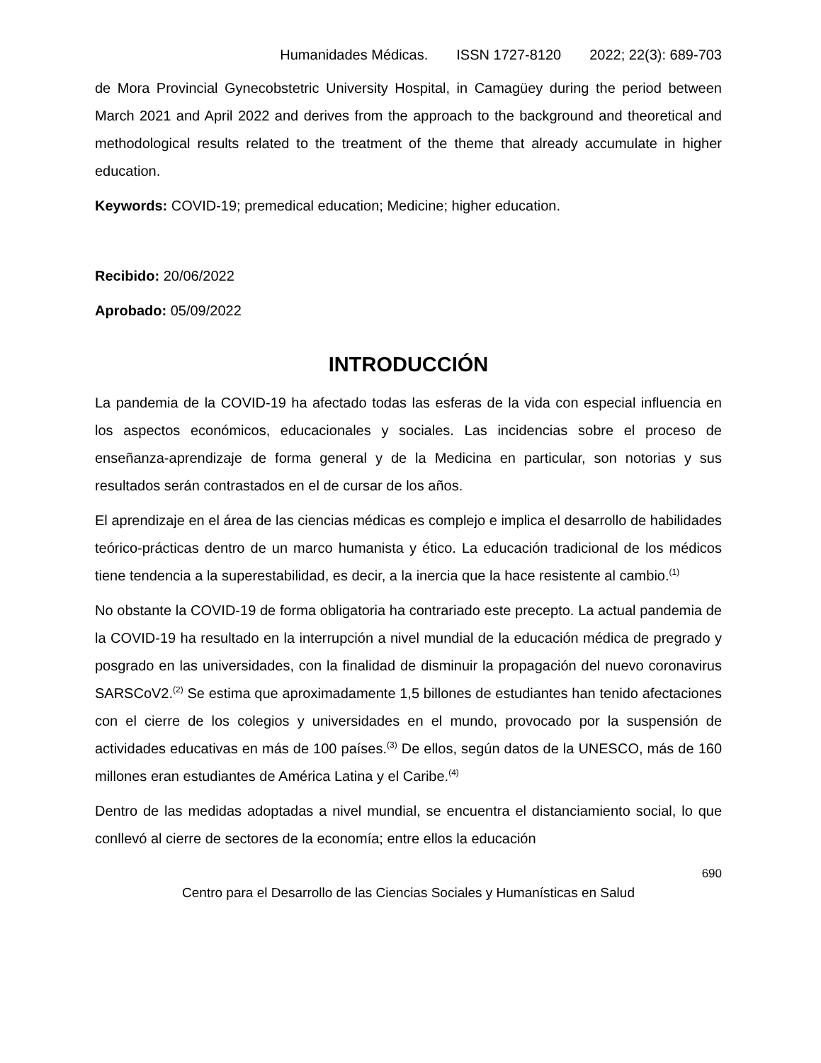Humanidades Médicas. ISSN 1727-8120 2022; 22(3): 689-703
de Mora Provincial Gynecobstetric University Hospital, in Camagüey during the period between March 2021 and April 2022 and derives from the approach to the background and theoretical and methodological results related to the treatment of the theme that already accumulate in higher education.
Keywords: COVID-19; premedical education; Medicine; higher education.
Recibido: 20/06/2022
Aprobado: 05/09/2022
INTRODUCCIÓN
La pandemia de la COVID-19 ha afectado todas las esferas de la vida con especial influencia en los aspectos económicos, educacionales y sociales. Las incidencias sobre el proceso de enseñanza-aprendizaje de forma general y de la Medicina en particular, son notorias y sus resultados serán contrastados en el de cursar de los años.
El aprendizaje en el área de las ciencias médicas es complejo e implica el desarrollo de habilidades teórico-prácticas dentro de un marco humanista y ético. La educación tradicional de los médicos tiene tendencia a la superestabilidad, es decir, a la inercia que la hace resistente al cambio.<sup>(1)</sup>
No obstante la COVID-19 de forma obligatoria ha contrariado este precepto. La actual pandemia de la COVID-19 ha resultado en la interrupción a nivel mundial de la educación médica de pregrado y posgrado en las universidades, con la finalidad de disminuir la propagación del nuevo coronavirus SARSCoV2.<sup>(2)</sup> Se estima que aproximadamente 1,5 billones de estudiantes han tenido afectaciones con el cierre de los colegios y universidades en el mundo, provocado por la suspensión de actividades educativas en más de 100 países.<sup>(3)</sup> De ellos, según datos de la UNESCO, más de 160 millones eran estudiantes de América Latina y el Caribe.<sup>(4)</sup>
Dentro de las medidas adoptadas a nivel mundial, se encuentra el distanciamiento social, lo que conllevó al cierre de sectores de la economía; entre ellos la educación
690
Centro para el Desarrollo de las Ciencias Sociales y Humanísticas en Salud